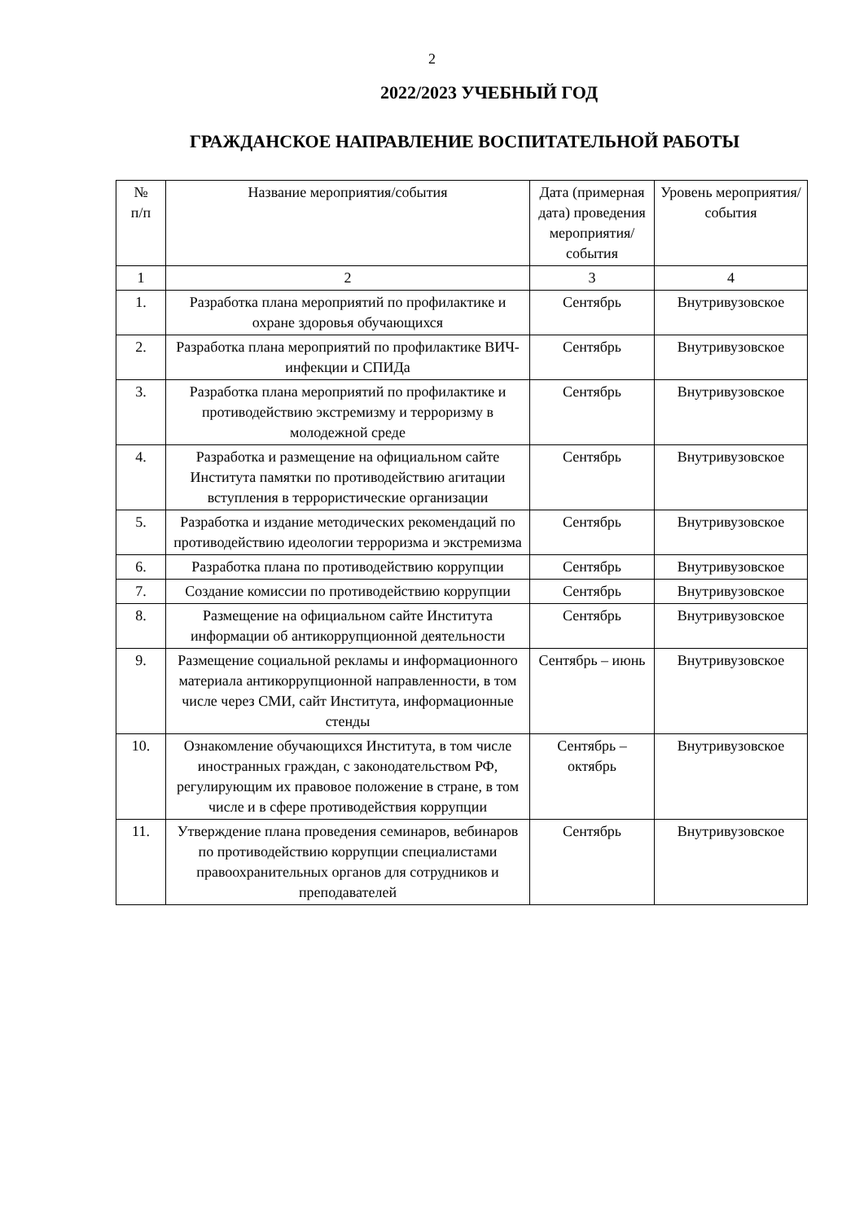2
2022/2023 УЧЕБНЫЙ ГОД
ГРАЖДАНСКОЕ НАПРАВЛЕНИЕ ВОСПИТАТЕЛЬНОЙ РАБОТЫ
| № п/п | Название мероприятия/события | Дата (примерная дата) проведения мероприятия/ события | Уровень мероприятия/ события |
| --- | --- | --- | --- |
| 1 | 2 | 3 | 4 |
| 1. | Разработка плана мероприятий по профилактике и охране здоровья обучающихся | Сентябрь | Внутривузовское |
| 2. | Разработка плана мероприятий по профилактике ВИЧ-инфекции и СПИДа | Сентябрь | Внутривузовское |
| 3. | Разработка плана мероприятий по профилактике и противодействию экстремизму и терроризму в молодежной среде | Сентябрь | Внутривузовское |
| 4. | Разработка и размещение на официальном сайте Института памятки по противодействию агитации вступления в террористические организации | Сентябрь | Внутривузовское |
| 5. | Разработка и издание методических рекомендаций по противодействию идеологии терроризма и экстремизма | Сентябрь | Внутривузовское |
| 6. | Разработка плана по противодействию коррупции | Сентябрь | Внутривузовское |
| 7. | Создание комиссии по противодействию коррупции | Сентябрь | Внутривузовское |
| 8. | Размещение на официальном сайте Института информации об антикоррупционной деятельности | Сентябрь | Внутривузовское |
| 9. | Размещение социальной рекламы и информационного материала антикоррупционной направленности, в том числе через СМИ, сайт Института, информационные стенды | Сентябрь – июнь | Внутривузовское |
| 10. | Ознакомление обучающихся Института, в том числе иностранных граждан, с законодательством РФ, регулирующим их правовое положение в стране, в том числе и в сфере противодействия коррупции | Сентябрь – октябрь | Внутривузовское |
| 11. | Утверждение плана проведения семинаров, вебинаров по противодействию коррупции специалистами правоохранительных органов для сотрудников и преподавателей | Сентябрь | Внутривузовское |